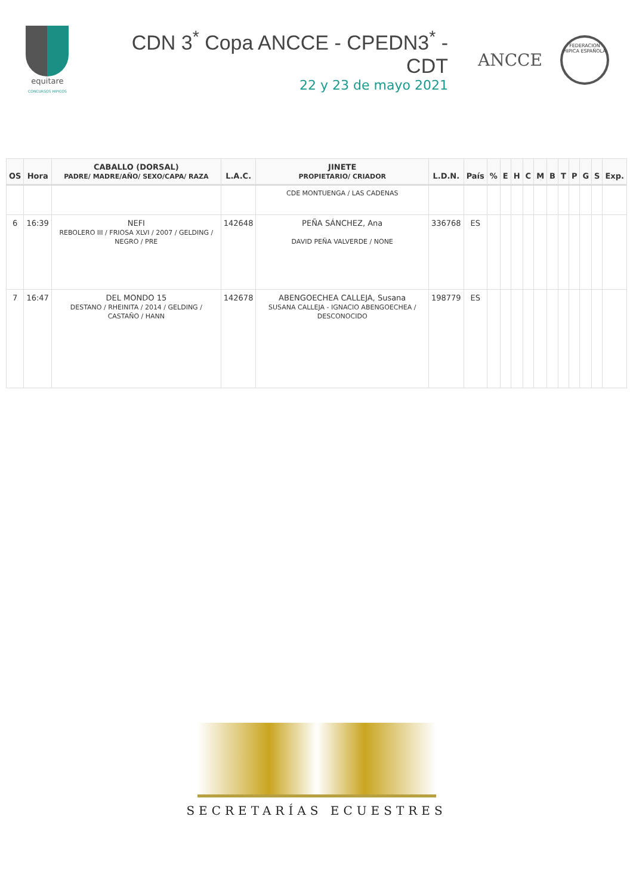equitare
CONCURSOS HIPICOS
CDN 3<sup>*</sup> Copa ANCCE - CPEDN3<sup>*</sup> - CDT
22 y 23 de mayo 2021
ANCCE
FEDERACION HIPICA ESPAÑOLA
| OS | Hora | CABALLO (DORSAL) PADRE/ MADRE/AÑO/ SEXO/CAPA/ RAZA | L.A.C. | JINETE PROPIETARIO/ CRIADOR | L.D.N. | País | % | E | H | C | M | B | T | P | G | S | Exp. |
| --- | --- | --- | --- | --- | --- | --- | --- | --- | --- | --- | --- | --- | --- | --- | --- | --- | --- |
| | | | | CDE MONTUENGA / LAS CADENAS | | | | | | | | | | | | | |
| 6 | 16:39 | NEFI REBOLERO III / FRIOSA XLVI / 2007 / GELDING / NEGRO / PRE | 142648 | PEÑA SÁNCHEZ, Ana DAVID PEÑA VALVERDE / NONE | 336768 | ES | | | | | | | | | | | |
| 7 | 16:47 | DEL MONDO 15 DESTANO / RHEINITA / 2014 / GELDING / CASTAÑO / HANN | 142678 | ABENGOECHEA CALLEJA, Susana SUSANA CALLEJA - IGNACIO ABENGOECHEA / DESCONOCIDO | 198779 | ES | | | | | | | | | | | |
SECRETARÍAS ECUESTRES